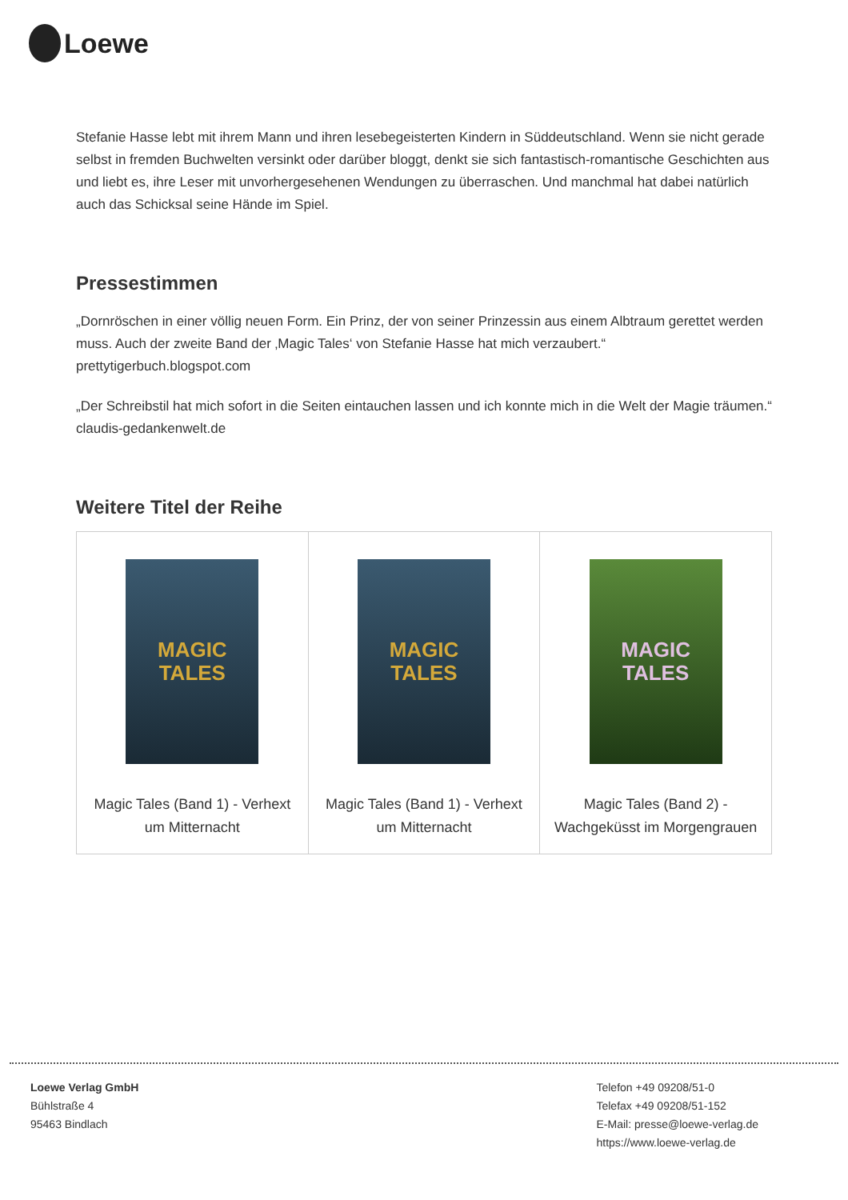Loewe
Stefanie Hasse lebt mit ihrem Mann und ihren lesebegeisterten Kindern in Süddeutschland. Wenn sie nicht gerade selbst in fremden Buchwelten versinkt oder darüber bloggt, denkt sie sich fantastisch-romantische Geschichten aus und liebt es, ihre Leser mit unvorhergesehenen Wendungen zu überraschen. Und manchmal hat dabei natürlich auch das Schicksal seine Hände im Spiel.
Pressestimmen
„Dornröschen in einer völlig neuen Form. Ein Prinz, der von seiner Prinzessin aus einem Albtraum gerettet werden muss. Auch der zweite Band der ‚Magic Tales‘ von Stefanie Hasse hat mich verzaubert.“ prettytigerbuch.blogspot.com
„Der Schreibstil hat mich sofort in die Seiten eintauchen lassen und ich konnte mich in die Welt der Magie träumen.“ claudis-gedankenwelt.de
Weitere Titel der Reihe
| MAGIC TALES Magic Tales (Band 1) - Verhext um Mitternacht | MAGIC TALES Magic Tales (Band 1) - Verhext um Mitternacht | MAGIC TALES Magic Tales (Band 2) - Wachgeküsst im Morgengrauen |
Loewe Verlag GmbH
Bühlstraße 4
95463 Bindlach
Telefon +49 09208/51-0
Telefax +49 09208/51-152
E-Mail: presse@loewe-verlag.de
https://www.loewe-verlag.de